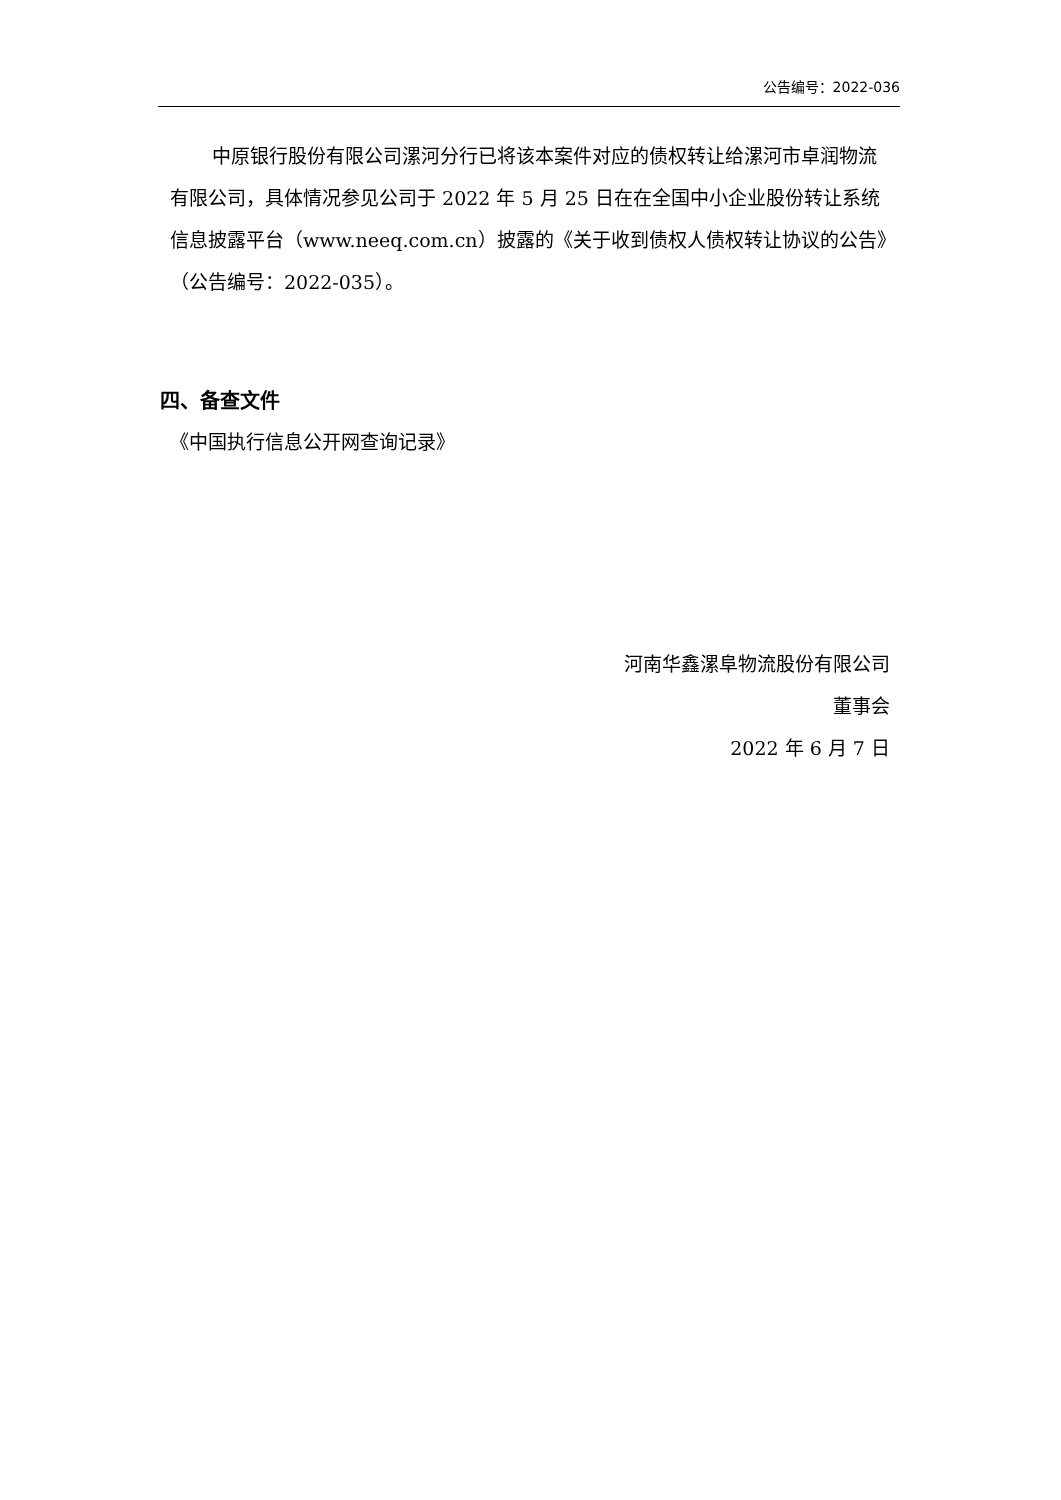公告编号：2022-036
中原银行股份有限公司漯河分行已将该本案件对应的债权转让给漯河市卓润物流有限公司，具体情况参见公司于 2022 年 5 月 25 日在在全国中小企业股份转让系统信息披露平台（www.neeq.com.cn）披露的《关于收到债权人债权转让协议的公告》（公告编号：2022-035）。
四、备查文件
《中国执行信息公开网查询记录》
河南华鑫漯阜物流股份有限公司
董事会
2022 年 6 月 7 日